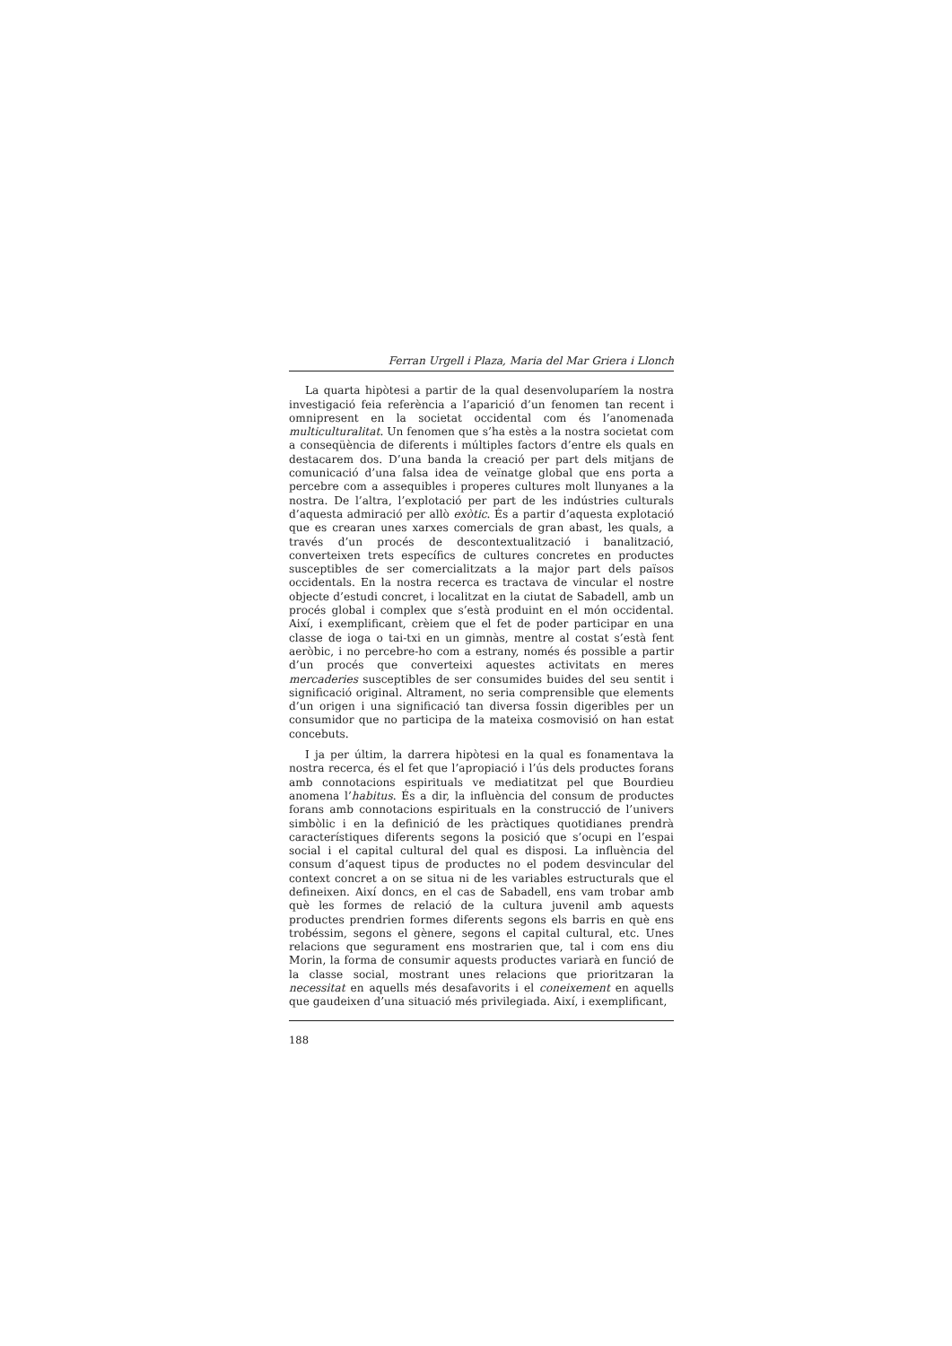Ferran Urgell i Plaza, Maria del Mar Griera i Llonch
La quarta hipòtesi a partir de la qual desenvoluparíem la nostra investigació feia referència a l’aparició d’un fenomen tan recent i omnipresent en la societat occidental com és l’anomenada multiculturalitat. Un fenomen que s’ha estès a la nostra societat com a conseqüència de diferents i múltiples factors d’entre els quals en destacarem dos. D’una banda la creació per part dels mitjans de comunicació d’una falsa idea de veïnatge global que ens porta a percebre com a assequibles i properes cultures molt llunyanes a la nostra. De l’altra, l’explotació per part de les indústries culturals d’aquesta admiració per allò exòtic. És a partir d’aquesta explotació que es crearan unes xarxes comercials de gran abast, les quals, a través d’un procés de descontextualització i banalització, converteixen trets específics de cultures concretes en productes susceptibles de ser comercialitzats a la major part dels països occidentals. En la nostra recerca es tractava de vincular el nostre objecte d’estudi concret, i localitzat en la ciutat de Sabadell, amb un procés global i complex que s’està produint en el món occidental. Així, i exemplificant, crèiem que el fet de poder participar en una classe de ioga o tai-txi en un gimnàs, mentre al costat s’està fent aeròbic, i no percebre-ho com a estrany, només és possible a partir d’un procés que converteixi aquestes activitats en meres mercaderies susceptibles de ser consumides buides del seu sentit i significació original. Altrament, no seria comprensible que elements d’un origen i una significació tan diversa fossin digeribles per un consumidor que no participa de la mateixa cosmovisió on han estat concebuts.
I ja per últim, la darrera hipòtesi en la qual es fonamentava la nostra recerca, és el fet que l’apropiació i l’ús dels productes forans amb connotacions espirituals ve mediatitzat pel que Bourdieu anomena l’habitus. És a dir, la influència del consum de productes forans amb connotacions espirituals en la construcció de l’univers simbòlic i en la definició de les pràctiques quotidianes prendrà característiques diferents segons la posició que s’ocupi en l’espai social i el capital cultural del qual es disposi. La influència del consum d’aquest tipus de productes no el podem desvincular del context concret a on se situa ni de les variables estructurals que el defineixen. Així doncs, en el cas de Sabadell, ens vam trobar amb què les formes de relació de la cultura juvenil amb aquests productes prendrien formes diferents segons els barris en què ens trobéssim, segons el gènere, segons el capital cultural, etc. Unes relacions que segurament ens mostrarien que, tal i com ens diu Morin, la forma de consumir aquests productes variarà en funció de la classe social, mostrant unes relacions que prioritzaran la necessitat en aquells més desafavorits i el coneixement en aquells que gaudeixen d’una situació més privilegiada. Així, i exemplificant,
188